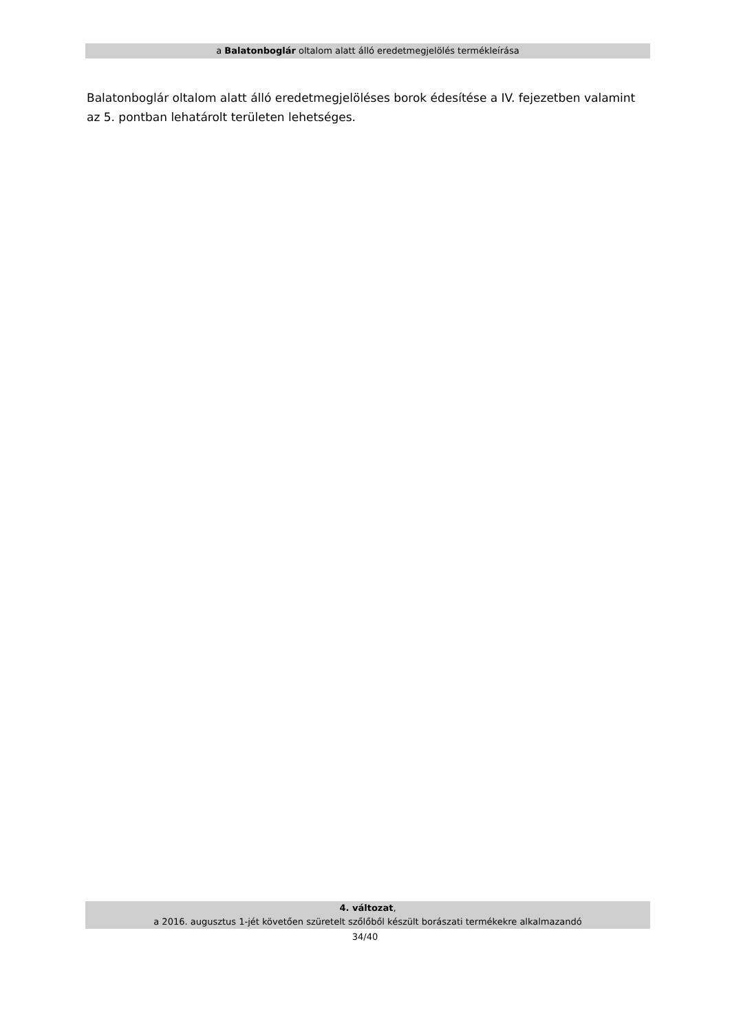a Balatonboglár oltalom alatt álló eredetmegjelölés termékleírása
Balatonboglár oltalom alatt álló eredetmegjelöléses borok édesítése a IV. fejezetben valamint az 5. pontban lehatárolt területen lehetséges.
4. változat,
a 2016. augusztus 1-jét követően szüretelt szőlőből készült borászati termékekre alkalmazandó
34/40